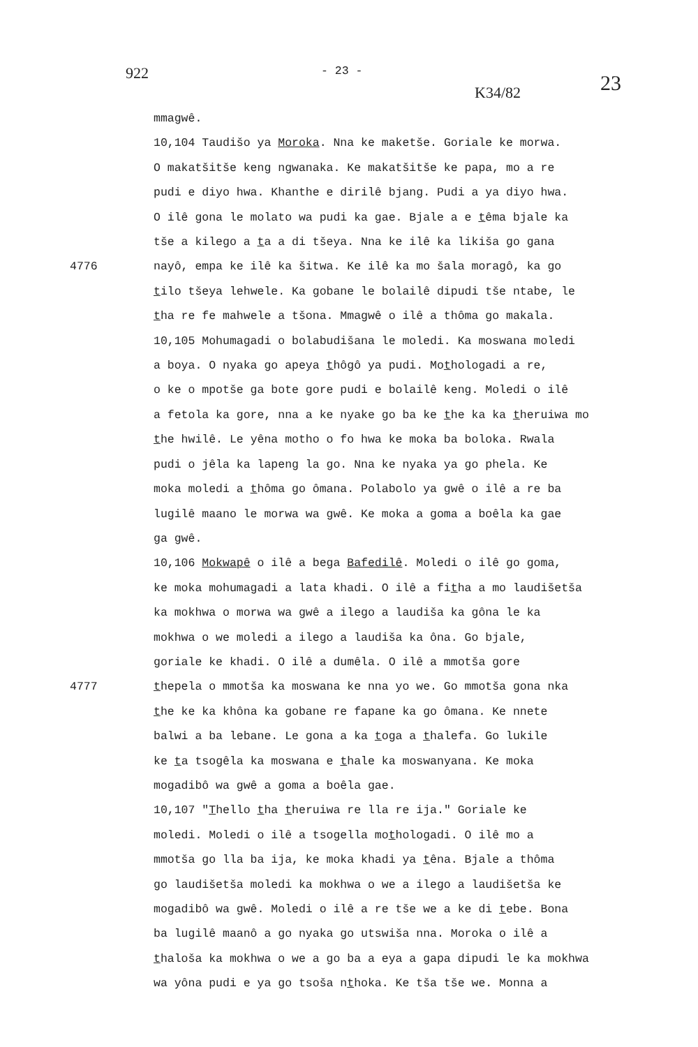922
- 23 -
K34/82
23
mmagwê.
10,104 Taudišo ya Moroka. Nna ke maketše. Goriale ke morwa.
O makatšitše keng ngwanaka. Ke makatšitše ke papa, mo a re
pudi e diyo hwa. Khanthe e dirilê bjang. Pudi a ya diyo hwa.
O ilê gona le molato wa pudi ka gae. Bjale a e têma bjale ka
tše a kilego a ta a di tšeya. Nna ke ilê ka likiša go gana
4776 nayô, empa ke ilê ka šitwa. Ke ilê ka mo šala moragô, ka go
tilo tšeya lehwele. Ka gobane le bolailê dipudi tše ntabe, le
tha re fe mahwele a tšona. Mmagwê o ilê a thôma go makala.
10,105 Mohumagadi o bolabudišana le moledi. Ka moswana moledi
a boya. O nyaka go apeya thôgô ya pudi. Mothologadi a re,
o ke o mpotše ga bote gore pudi e bolailê keng. Moledi o ilê
a fetola ka gore, nna a ke nyake go ba ke the ka ka theruiwa mo
the hwilê. Le yêna motho o fo hwa ke moka ba boloka. Rwala
pudi o jêla ka lapeng la go. Nna ke nyaka ya go phela. Ke
moka moledi a thôma go ômana. Polabolo ya gwê o ilê a re ba
lugilê maano le morwa wa gwê. Ke moka a goma a boêla ka gae
ga gwê.
10,106 Mokwapê o ilê a bega Bafedilê. Moledi o ilê go goma,
ke moka mohumagadi a lata khadi. O ilê a fitha a mo laudišetša
ka mokhwa o morwa wa gwê a ilego a laudiša ka gôna le ka
mokhwa o we moledi a ilego a laudiša ka ôna. Go bjale,
goriale ke khadi. O ilê a dumêla. O ilê a mmotša gore
4777 thepela o mmotša ka moswana ke nna yo we. Go mmotša gona nka
the ke ka khôna ka gobane re fapane ka go ômana. Ke nnete
balwi a ba lebane. Le gona a ka toga a thalefa. Go lukile
ke ta tsogêla ka moswana e thale ka moswanyana. Ke moka
mogadibô wa gwê a goma a boêla gae.
10,107 "Thello tha theruiwa re lla re ija." Goriale ke
moledi. Moledi o ilê a tsogella mothologadi. O ilê mo a
mmotša go lla ba ija, ke moka khadi ya têna. Bjale a thôma
go laudišetša moledi ka mokhwa o we a ilego a laudišetša ke
mogadibô wa gwê. Moledi o ilê a re tše we a ke di tebe. Bona
ba lugilê maanô a go nyaka go utswiša nna. Moroka o ilê a
thaloša ka mokhwa o we a go ba a eya a gapa dipudi le ka mokhwa
wa yôna pudi e ya go tsoša nthoka. Ke tša tše we. Monna a